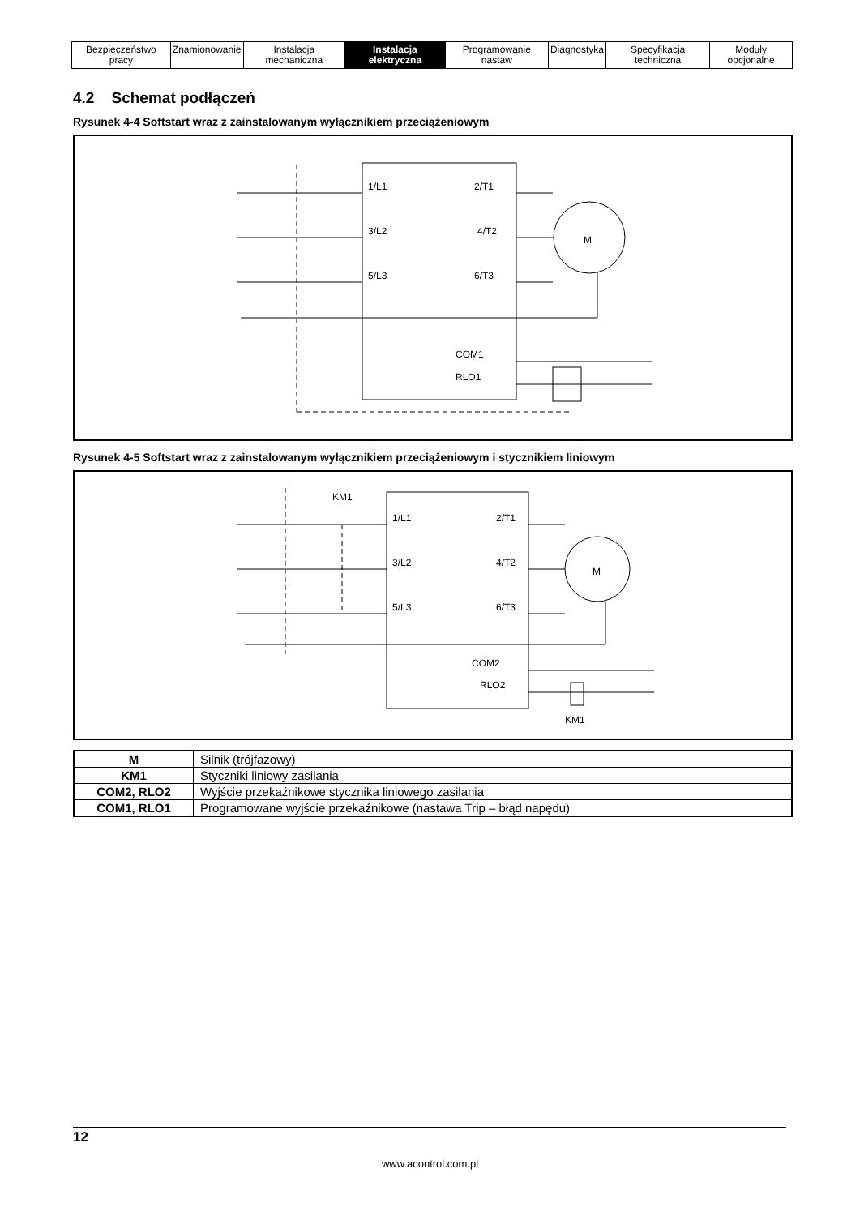| Bezpieczeństwo pracy | Znamionowanie | Instalacja mechaniczna | Instalacja elektryczna | Programowanie nastaw | Diagnostyka | Specyfikacja techniczna | Moduły opcjonalne |
4.2 Schemat podłączeń
Rysunek 4-4 Softstart wraz z zainstalowanym wyłącznikiem przeciążeniowym
1/L1
2/T1
3/L2
4/T2
5/L3
6/T3
COM1
RLO1
M
Rysunek 4-5 Softstart wraz z zainstalowanym wyłącznikiem przeciążeniowym i stycznikiem liniowym
KM1
1/L1
2/T1
3/L2
4/T2
5/L3
6/T3
COM2
RLO2
KM1
M
| M | Silnik (trójfazowy) |
| KM1 | Styczniki liniowy zasilania |
| COM2, RLO2 | Wyjście przekaźnikowe stycznika liniowego zasilania |
| COM1, RLO1 | Programowane wyjście przekaźnikowe (nastawa Trip – błąd napędu) |
12
www.acontrol.com.pl